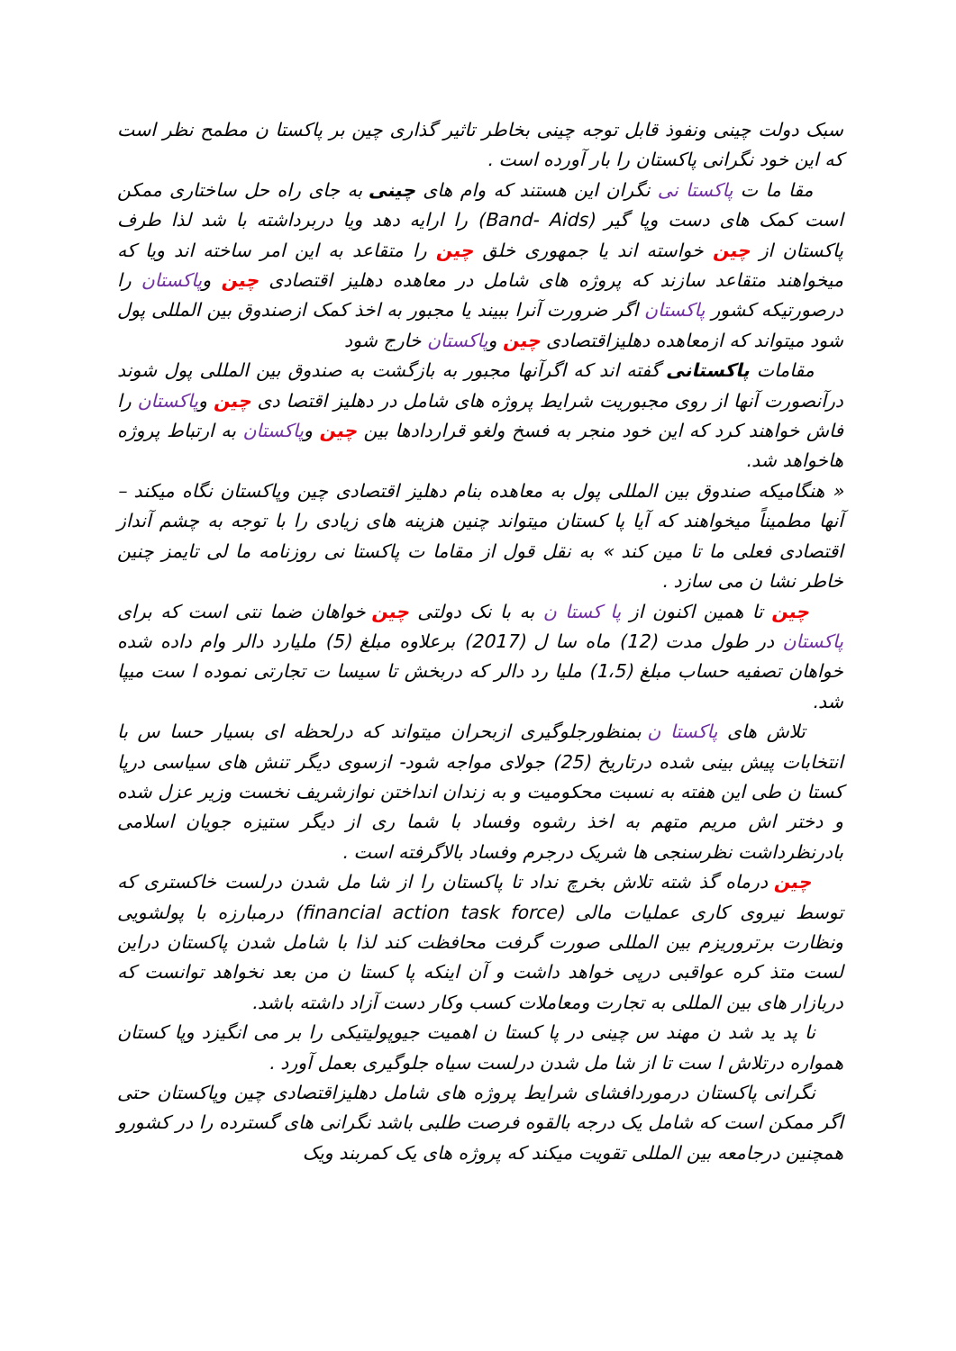سبک دولت چینی ونفوذ قابل توجه چینی بخاطر تاثیر گذاری چین بر پاکستا ن مطمح نظر است که این خود نگرانی پاکستان را بار آورده است .
مقا ما ت پاکستا نی نگران این هستند که وام های چینی به جای راه حل ساختاری ممکن است کمک های دست وپا گیر (Band- Aids) را ارایه دهد ویا دربرداشته با شد لذا طرف پاکستان از چین خواسته اند یا جمهوری خلق چین را متقاعد به این امر ساخته اند ویا که میخواهند متقاعد سازند که پروژه های شامل در معاهده دهلیز اقتصادی چین وپاکستان را درصورتیکه کشور پاکستان اگر ضرورت آنرا ببیند یا مجبور به اخذ کمک ازصندوق بین المللی پول شود میتواند که ازمعاهده دهلیزاقتصادی چین وپاکستان خارج شود
مقامات پاکستانی گفته اند که اگرآنها مجبور به بازگشت به صندوق بین المللی پول شوند درآنصورت آنها از روی مجبوریت شرایط پروژه های شامل در دهلیز اقتصا دی چین وپاکستان را فاش خواهند کرد که این خود منجر به فسخ ولغو قراردادها بین چین وپاکستان به ارتباط پروژه هاخواهد شد.
« هنگامیکه صندوق بین المللی پول به معاهده بنام دهلیز اقتصادی چین وپاکستان نگاه میکند – آنها مطمیناً میخواهند که آیا پا کستان میتواند چنین هزینه های زیادی را با توجه به چشم آنداز اقتصادی فعلی ما تا مین کند » به نقل قول از مقاما ت پاکستا نی روزنامه ما لی تایمز چنین خاطر نشا ن می سازد .
چین تا همین اکنون از پا کستا ن به با نک دولتی چین خواهان ضما نتی است که برای پاکستان در طول مدت (12) ماه سا ل (2017) برعلاوه مبلغ (5) ملیارد دالر وام داده شده خواهان تصفیه حساب مبلغ (1،5) ملیا رد دالر که دربخش تا سیسا ت تجارتی نموده ا ست میپا شد.
تلاش های پاکستا ن بمنظورجلوگیری ازبحران میتواند که درلحظه ای بسیار حسا س با انتخابات پیش بینی شده درتاریخ (25) جولای مواجه شود- ازسوی دیگر تنش های سیاسی درپا کستا ن طی این هفته به نسبت محکومیت و به زندان انداختن نوازشریف نخست وزیر عزل شده و دختر اش مریم متهم به اخذ رشوه وفساد با شما ری از دیگر ستیزه جویان اسلامی بادرنظرداشت نظرسنجی ها شریک درجرم وفساد بالاگرفته است .
چین درماه گذ شته تلاش بخرچ نداد تا پاکستان را از شا مل شدن درلست خاکستری که توسط نیروی کاری عملیات مالی (financial action task force) درمبارزه با پولشویی ونظارت برتروریزم بین المللی صورت گرفت محافظت کند لذا با شامل شدن پاکستان دراین لست متذ کره عواقبی درپی خواهد داشت و آن اینکه پا کستا ن من بعد نخواهد توانست که دربازار های بین المللی به تجارت ومعاملات کسب وکار دست آزاد داشته باشد.
نا پد ید شد ن مهند س چینی در پا کستا ن اهمیت جیوپولیتیکی را بر می انگیزد وپا کستان همواره درتلاش ا ست تا از شا مل شدن درلست سیاه جلوگیری بعمل آورد .
نگرانی پاکستان درموردافشای شرایط پروژه های شامل دهلیزاقتصادی چین وپاکستان حتی اگر ممکن است که شامل یک درجه بالقوه فرصت طلبی باشد نگرانی های گسترده را در کشورو همچنین درجامعه بین المللی تقویت میکند که پروژه های یک کمربند ویک